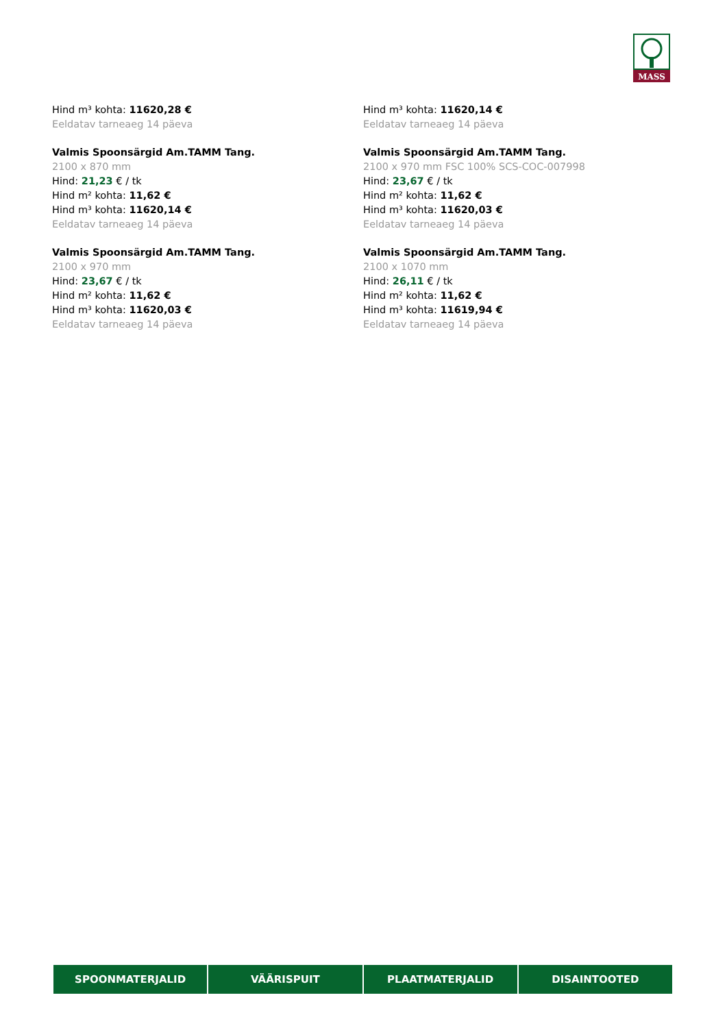MASS
Hind m³ kohta: 11620,28 €
Eeldatav tarneaeg 14 päeva
Valmis Spoonsärgid Am.TAMM Tang.
2100 x 870 mm
Hind: 21,23 € / tk
Hind m² kohta: 11,62 €
Hind m³ kohta: 11620,14 €
Eeldatav tarneaeg 14 päeva
Valmis Spoonsärgid Am.TAMM Tang.
2100 x 970 mm
Hind: 23,67 € / tk
Hind m² kohta: 11,62 €
Hind m³ kohta: 11620,03 €
Eeldatav tarneaeg 14 päeva
Hind m³ kohta: 11620,14 €
Eeldatav tarneaeg 14 päeva
Valmis Spoonsärgid Am.TAMM Tang.
2100 x 970 mm FSC 100% SCS-COC-007998
Hind: 23,67 € / tk
Hind m² kohta: 11,62 €
Hind m³ kohta: 11620,03 €
Eeldatav tarneaeg 14 päeva
Valmis Spoonsärgid Am.TAMM Tang.
2100 x 1070 mm
Hind: 26,11 € / tk
Hind m² kohta: 11,62 €
Hind m³ kohta: 11619,94 €
Eeldatav tarneaeg 14 päeva
SPOONMATERJALID VÄÄRISPUIT PLAATMATERJALID DISAINTOOTED